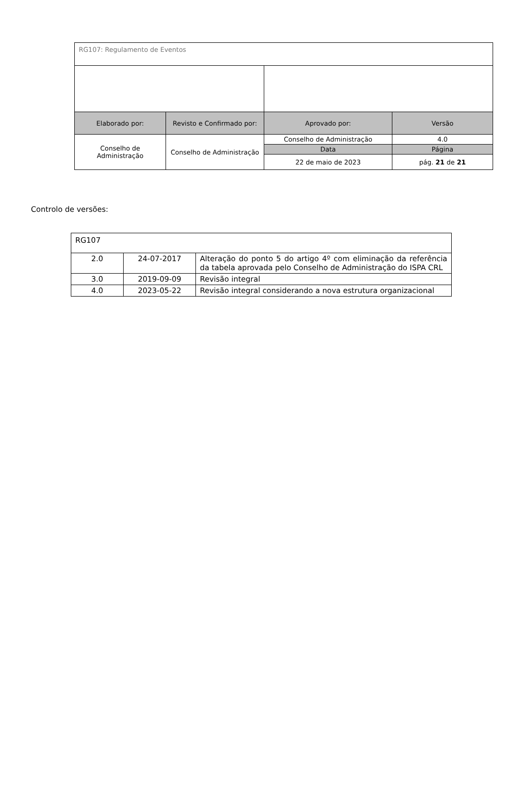| RG107: Regulamento de Eventos | | | |
| Elaborado por: | Revisto e Confirmado por: | Aprovado por: | Versão |
| Conselho de Administração | Conselho de Administração | Conselho de Administração | 4.0 |
| | | Data | Página |
| | | 22 de maio de 2023 | pág. 21 de 21 |
Controlo de versões:
| RG107 | | |
| 2.0 | 24-07-2017 | Alteração do ponto 5 do artigo 4º com eliminação da referência da tabela aprovada pelo Conselho de Administração do ISPA CRL |
| 3.0 | 2019-09-09 | Revisão integral |
| 4.0 | 2023-05-22 | Revisão integral considerando a nova estrutura organizacional |